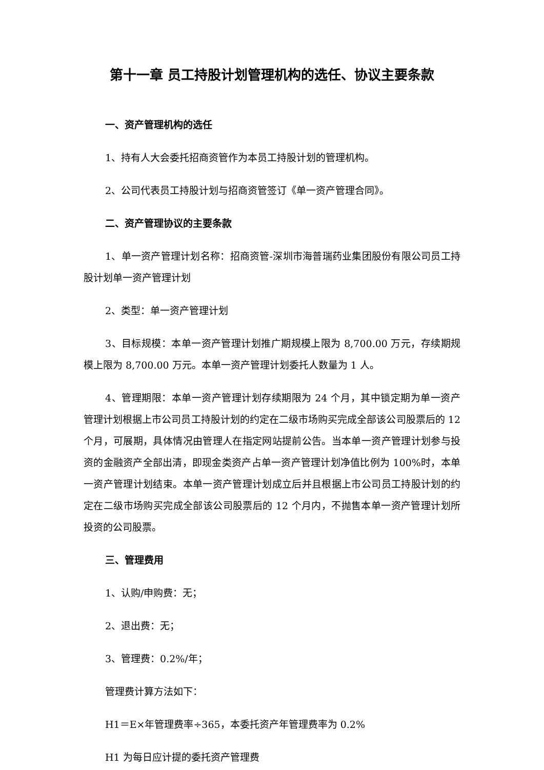第十一章 员工持股计划管理机构的选任、协议主要条款
一、资产管理机构的选任
1、持有人大会委托招商资管作为本员工持股计划的管理机构。
2、公司代表员工持股计划与招商资管签订《单一资产管理合同》。
二、资产管理协议的主要条款
1、单一资产管理计划名称：招商资管-深圳市海普瑞药业集团股份有限公司员工持股计划单一资产管理计划
2、类型：单一资产管理计划
3、目标规模：本单一资产管理计划推广期规模上限为 8,700.00 万元，存续期规模上限为 8,700.00 万元。本单一资产管理计划委托人数量为 1 人。
4、管理期限：本单一资产管理计划存续期限为 24 个月，其中锁定期为单一资产管理计划根据上市公司员工持股计划的约定在二级市场购买完成全部该公司股票后的 12 个月，可展期，具体情况由管理人在指定网站提前公告。当本单一资产管理计划参与投资的金融资产全部出清，即现金类资产占单一资产管理计划净值比例为 100%时，本单一资产管理计划结束。本单一资产管理计划成立后并且根据上市公司员工持股计划的约定在二级市场购买完成全部该公司股票后的 12 个月内，不抛售本单一资产管理计划所投资的公司股票。
三、管理费用
1、认购/申购费：无；
2、退出费：无；
3、管理费：0.2%/年；
管理费计算方法如下：
H1＝E×年管理费率÷365，本委托资产年管理费率为 0.2%
H1 为每日应计提的委托资产管理费